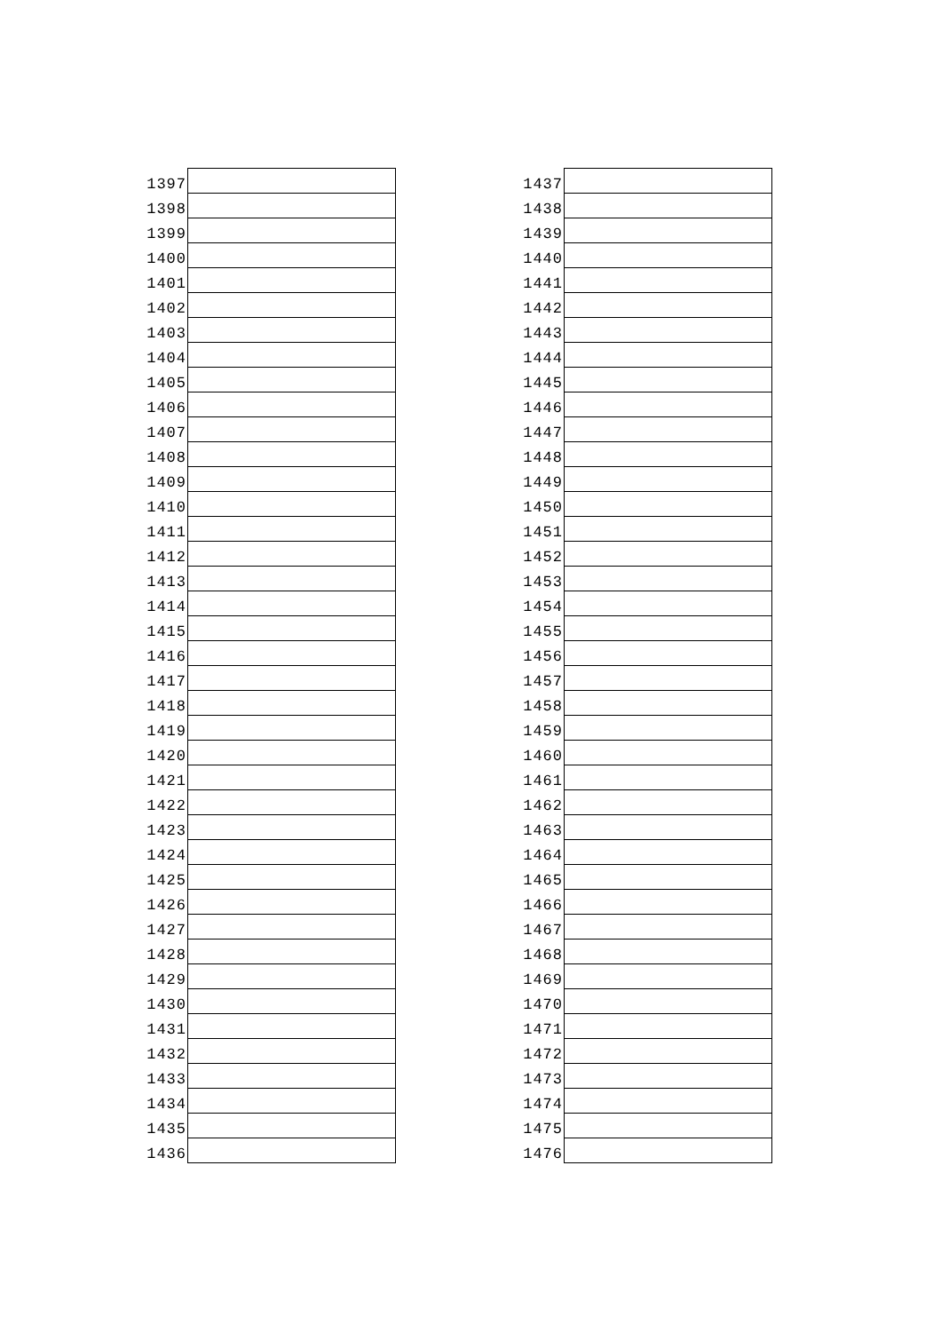| 1397 | |
| 1398 | |
| 1399 | |
| 1400 | |
| 1401 | |
| 1402 | |
| 1403 | |
| 1404 | |
| 1405 | |
| 1406 | |
| 1407 | |
| 1408 | |
| 1409 | |
| 1410 | |
| 1411 | |
| 1412 | |
| 1413 | |
| 1414 | |
| 1415 | |
| 1416 | |
| 1417 | |
| 1418 | |
| 1419 | |
| 1420 | |
| 1421 | |
| 1422 | |
| 1423 | |
| 1424 | |
| 1425 | |
| 1426 | |
| 1427 | |
| 1428 | |
| 1429 | |
| 1430 | |
| 1431 | |
| 1432 | |
| 1433 | |
| 1434 | |
| 1435 | |
| 1436 | |
| 1437 | |
| 1438 | |
| 1439 | |
| 1440 | |
| 1441 | |
| 1442 | |
| 1443 | |
| 1444 | |
| 1445 | |
| 1446 | |
| 1447 | |
| 1448 | |
| 1449 | |
| 1450 | |
| 1451 | |
| 1452 | |
| 1453 | |
| 1454 | |
| 1455 | |
| 1456 | |
| 1457 | |
| 1458 | |
| 1459 | |
| 1460 | |
| 1461 | |
| 1462 | |
| 1463 | |
| 1464 | |
| 1465 | |
| 1466 | |
| 1467 | |
| 1468 | |
| 1469 | |
| 1470 | |
| 1471 | |
| 1472 | |
| 1473 | |
| 1474 | |
| 1475 | |
| 1476 | |